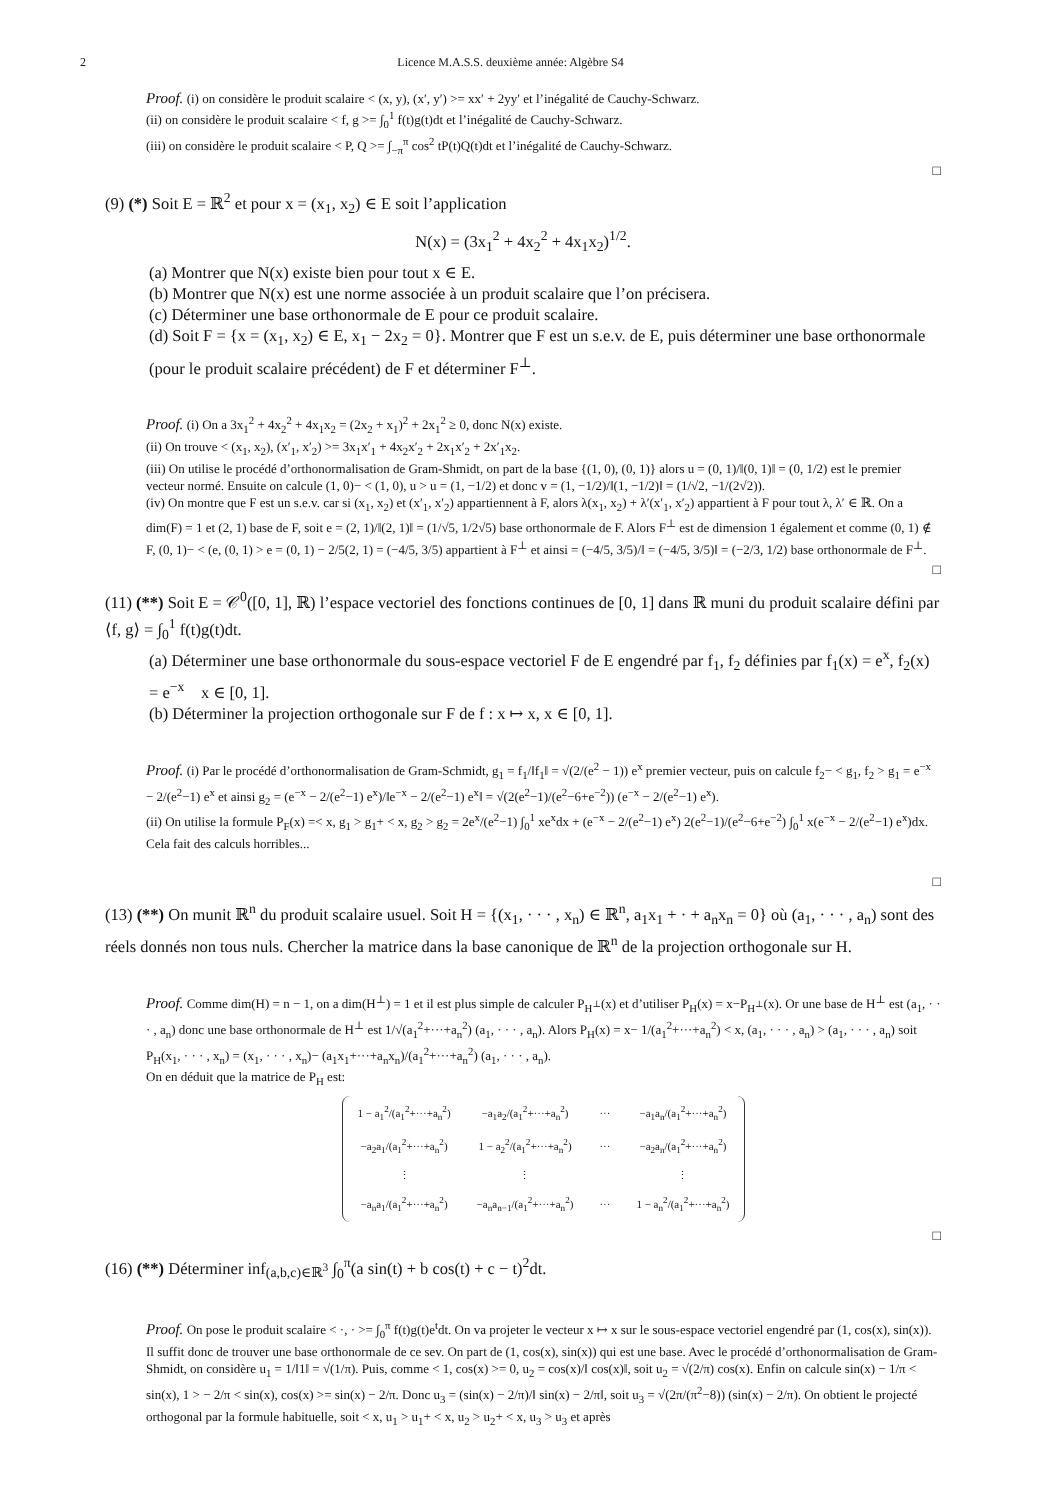2 Licence M.A.S.S. deuxième année: Algèbre S4
Proof. (i) on considère le produit scalaire < (x, y), (x′, y′) >= xx′ + 2yy′ et l’inégalité de Cauchy-Schwarz.
(ii) on considère le produit scalaire < f, g >= ∫<sub>0</sub><sup>1</sup> f(t)g(t)dt et l’inégalité de Cauchy-Schwarz.
(iii) on considère le produit scalaire < P, Q >= ∫<sub>−π</sub><sup>π</sup> cos<sup>2</sup> tP(t)Q(t)dt et l’inégalité de Cauchy-Schwarz.
□
(9) (*) Soit E = ℝ<sup>2</sup> et pour x = (x<sub>1</sub>, x<sub>2</sub>) ∈ E soit l’application
N(x) = (3x<sub>1</sub><sup>2</sup> + 4x<sub>2</sub><sup>2</sup> + 4x<sub>1</sub>x<sub>2</sub>)<sup>1/2</sup>.
(a) Montrer que N(x) existe bien pour tout x ∈ E.
(b) Montrer que N(x) est une norme associée à un produit scalaire que l’on précisera.
(c) Déterminer une base orthonormale de E pour ce produit scalaire.
(d) Soit F = {x = (x<sub>1</sub>, x<sub>2</sub>) ∈ E, x<sub>1</sub> − 2x<sub>2</sub> = 0}. Montrer que F est un s.e.v. de E, puis déterminer une base orthonormale (pour le produit scalaire précédent) de F et déterminer F<sup>⊥</sup>.
Proof. (i) On a 3x<sub>1</sub><sup>2</sup> + 4x<sub>2</sub><sup>2</sup> + 4x<sub>1</sub>x<sub>2</sub> = (2x<sub>2</sub> + x<sub>1</sub>)<sup>2</sup> + 2x<sub>1</sub><sup>2</sup> ≥ 0, donc N(x) existe.
(ii) On trouve < (x<sub>1</sub>, x<sub>2</sub>), (x′<sub>1</sub>, x′<sub>2</sub>) >= 3x<sub>1</sub>x′<sub>1</sub> + 4x<sub>2</sub>x′<sub>2</sub> + 2x<sub>1</sub>x′<sub>2</sub> + 2x′<sub>1</sub>x<sub>2</sub>.
(iii) On utilise le procédé d’orthonormalisation de Gram-Shmidt, on part de la base {(1, 0), (0, 1)} alors u = (0, 1)/‖(0, 1)‖ = (0, 1/2) est le premier vecteur normé. Ensuite on calcule (1, 0)− < (1, 0), u > u = (1, −1/2) et donc v = (1, −1/2)/‖(1, −1/2)‖ = (1/√2, −1/(2√2)).
(iv) On montre que F est un s.e.v. car si (x<sub>1</sub>, x<sub>2</sub>) et (x′<sub>1</sub>, x′<sub>2</sub>) appartiennent à F, alors λ(x<sub>1</sub>, x<sub>2</sub>) + λ′(x′<sub>1</sub>, x′<sub>2</sub>) appartient à F pour tout λ, λ′ ∈ ℝ. On a dim(F) = 1 et (2, 1) base de F, soit e = (2, 1)/‖(2, 1)‖ = (1/√5, 1/2√5) base orthonormale de F. Alors F<sup>⊥</sup> est de dimension 1 également et comme (0, 1) ∉ F, (0, 1)− < (e, (0, 1) > e = (0, 1) − 2/5(2, 1) = (−4/5, 3/5) appartient à F<sup>⊥</sup> et ainsi = (−4/5, 3/5)/‖ = (−4/5, 3/5)‖ = (−2/3, 1/2) base orthonormale de F<sup>⊥</sup>.
□
(11) (**) Soit E = 𝒞<sup>0</sup>([0, 1], ℝ) l’espace vectoriel des fonctions continues de [0, 1] dans ℝ muni du produit scalaire défini par ⟨f, g⟩ = ∫<sub>0</sub><sup>1</sup> f(t)g(t)dt.
(a) Déterminer une base orthonormale du sous-espace vectoriel F de E engendré par f<sub>1</sub>, f<sub>2</sub> définies par f<sub>1</sub>(x) = e<sup>x</sup>, f<sub>2</sub>(x) = e<sup>−x</sup> x ∈ [0, 1].
(b) Déterminer la projection orthogonale sur F de f : x ↦ x, x ∈ [0, 1].
Proof. (i) Par le procédé d’orthonormalisation de Gram-Schmidt, g<sub>1</sub> = f<sub>1</sub>/‖f<sub>1</sub>‖ = √(2/(e<sup>2</sup> − 1)) e<sup>x</sup> premier vecteur, puis on calcule f<sub>2</sub>− < g<sub>1</sub>, f<sub>2</sub> > g<sub>1</sub> = e<sup>−x</sup> − 2/(e<sup>2</sup>−1) e<sup>x</sup> et ainsi g<sub>2</sub> = (e<sup>−x</sup> − 2/(e<sup>2</sup>−1) e<sup>x</sup>)/‖e<sup>−x</sup> − 2/(e<sup>2</sup>−1) e<sup>x</sup>‖ = √(2(e<sup>2</sup>−1)/(e<sup>2</sup>−6+e<sup>−2</sup>)) (e<sup>−x</sup> − 2/(e<sup>2</sup>−1) e<sup>x</sup>).
(ii) On utilise la formule P<sub>F</sub>(x) =< x, g<sub>1</sub> > g<sub>1</sub>+ < x, g<sub>2</sub> > g<sub>2</sub> = 2e<sup>x</sup>/(e<sup>2</sup>−1) ∫<sub>0</sub><sup>1</sup> xe<sup>x</sup>dx + (e<sup>−x</sup> − 2/(e<sup>2</sup>−1) e<sup>x</sup>) 2(e<sup>2</sup>−1)/(e<sup>2</sup>−6+e<sup>−2</sup>) ∫<sub>0</sub><sup>1</sup> x(e<sup>−x</sup> − 2/(e<sup>2</sup>−1) e<sup>x</sup>)dx. Cela fait des calculs horribles...
□
(13) (**) On munit ℝ<sup>n</sup> du produit scalaire usuel. Soit H = {(x<sub>1</sub>, · · · , x<sub>n</sub>) ∈ ℝ<sup>n</sup>, a<sub>1</sub>x<sub>1</sub> + · + a<sub>n</sub>x<sub>n</sub> = 0} où (a<sub>1</sub>, · · · , a<sub>n</sub>) sont des réels donnés non tous nuls. Chercher la matrice dans la base canonique de ℝ<sup>n</sup> de la projection orthogonale sur H.
Proof. Comme dim(H) = n − 1, on a dim(H<sup>⊥</sup>) = 1 et il est plus simple de calculer P<sub>H<sup>⊥</sup></sub>(x) et d’utiliser P<sub>H</sub>(x) = x−P<sub>H<sup>⊥</sup></sub>(x). Or une base de H<sup>⊥</sup> est (a<sub>1</sub>, · · · , a<sub>n</sub>) donc une base orthonormale de H<sup>⊥</sup> est 1/√(a<sub>1</sub><sup>2</sup>+···+a<sub>n</sub><sup>2</sup>) (a<sub>1</sub>, · · · , a<sub>n</sub>). Alors P<sub>H</sub>(x) = x− 1/(a<sub>1</sub><sup>2</sup>+···+a<sub>n</sub><sup>2</sup>) < x, (a<sub>1</sub>, · · · , a<sub>n</sub>) > (a<sub>1</sub>, · · · , a<sub>n</sub>) soit P<sub>H</sub>(x<sub>1</sub>, · · · , x<sub>n</sub>) = (x<sub>1</sub>, · · · , x<sub>n</sub>)− (a<sub>1</sub>x<sub>1</sub>+···+a<sub>n</sub>x<sub>n</sub>)/(a<sub>1</sub><sup>2</sup>+···+a<sub>n</sub><sup>2</sup>) (a<sub>1</sub>, · · · , a<sub>n</sub>).
On en déduit que la matrice de P<sub>H</sub> est:
| 1 − a<sub>1</sub><sup>2</sup>/(a<sub>1</sub><sup>2</sup>+···+a<sub>n</sub><sup>2</sup>) | −a<sub>1</sub>a<sub>2</sub>/(a<sub>1</sub><sup>2</sup>+···+a<sub>n</sub><sup>2</sup>) | ··· | −a<sub>1</sub>a<sub>n</sub>/(a<sub>1</sub><sup>2</sup>+···+a<sub>n</sub><sup>2</sup>) |
| −a<sub>2</sub>a<sub>1</sub>/(a<sub>1</sub><sup>2</sup>+···+a<sub>n</sub><sup>2</sup>) | 1 − a<sub>2</sub><sup>2</sup>/(a<sub>1</sub><sup>2</sup>+···+a<sub>n</sub><sup>2</sup>) | ··· | −a<sub>2</sub>a<sub>n</sub>/(a<sub>1</sub><sup>2</sup>+···+a<sub>n</sub><sup>2</sup>) |
| ⋮ | ⋮ | | ⋮ |
| −a<sub>n</sub>a<sub>1</sub>/(a<sub>1</sub><sup>2</sup>+···+a<sub>n</sub><sup>2</sup>) | −a<sub>n</sub>a<sub>n−1</sub>/(a<sub>1</sub><sup>2</sup>+···+a<sub>n</sub><sup>2</sup>) | ··· | 1 − a<sub>n</sub><sup>2</sup>/(a<sub>1</sub><sup>2</sup>+···+a<sub>n</sub><sup>2</sup>) |
□
(16) (**) Déterminer inf<sub>(a,b,c)∈ℝ<sup>3</sup></sub> ∫<sub>0</sub><sup>π</sup>(a sin(t) + b cos(t) + c − t)<sup>2</sup>dt.
Proof. On pose le produit scalaire < ·, · >= ∫<sub>0</sub><sup>π</sup> f(t)g(t)e<sup>t</sup>dt. On va projeter le vecteur x ↦ x sur le sous-espace vectoriel engendré par (1, cos(x), sin(x)). Il suffit donc de trouver une base orthonormale de ce sev. On part de (1, cos(x), sin(x)) qui est une base. Avec le procédé d’orthonormalisation de Gram-Shmidt, on considère u<sub>1</sub> = 1/‖1‖ = √(1/π). Puis, comme < 1, cos(x) >= 0, u<sub>2</sub> = cos(x)/‖ cos(x)‖, soit u<sub>2</sub> = √(2/π) cos(x). Enfin on calcule sin(x) − 1/π < sin(x), 1 > − 2/π < sin(x), cos(x) >= sin(x) − 2/π. Donc u<sub>3</sub> = (sin(x) − 2/π)/‖ sin(x) − 2/π‖, soit u<sub>3</sub> = √(2π/(π<sup>2</sup>−8)) (sin(x) − 2/π). On obtient le projecté orthogonal par la formule habituelle, soit < x, u<sub>1</sub> > u<sub>1</sub>+ < x, u<sub>2</sub> > u<sub>2</sub>+ < x, u<sub>3</sub> > u<sub>3</sub> et après